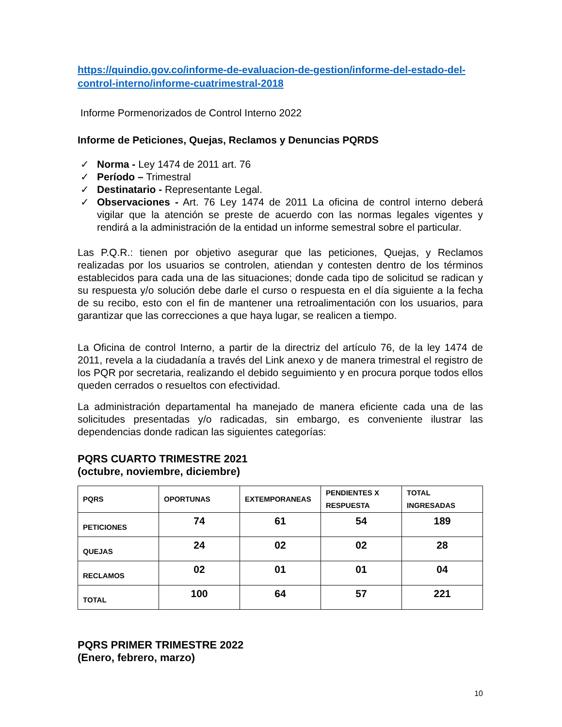https://quindio.gov.co/informe-de-evaluacion-de-gestion/informe-del-estado-del-control-interno/informe-cuatrimestral-2018
Informe Pormenorizados de Control Interno 2022
Informe de Peticiones, Quejas, Reclamos y Denuncias PQRDS
✓ Norma - Ley 1474 de 2011 art. 76
✓ Período – Trimestral
✓ Destinatario - Representante Legal.
✓ Observaciones - Art. 76 Ley 1474 de 2011 La oficina de control interno deberá vigilar que la atención se preste de acuerdo con las normas legales vigentes y rendirá a la administración de la entidad un informe semestral sobre el particular.
Las P.Q.R.: tienen por objetivo asegurar que las peticiones, Quejas, y Reclamos realizadas por los usuarios se controlen, atiendan y contesten dentro de los términos establecidos para cada una de las situaciones; donde cada tipo de solicitud se radican y su respuesta y/o solución debe darle el curso o respuesta en el día siguiente a la fecha de su recibo, esto con el fin de mantener una retroalimentación con los usuarios, para garantizar que las correcciones a que haya lugar, se realicen a tiempo.
La Oficina de control Interno, a partir de la directriz del artículo 76, de la ley 1474 de 2011, revela a la ciudadanía a través del Link anexo y de manera trimestral el registro de los PQR por secretaria, realizando el debido seguimiento y en procura porque todos ellos queden cerrados o resueltos con efectividad.
La administración departamental ha manejado de manera eficiente cada una de las solicitudes presentadas y/o radicadas, sin embargo, es conveniente ilustrar las dependencias donde radican las siguientes categorías:
PQRS CUARTO TRIMESTRE 2021
(octubre, noviembre, diciembre)
| PQRS | OPORTUNAS | EXTEMPORANEAS | PENDIENTES X RESPUESTA | TOTAL INGRESADAS |
| --- | --- | --- | --- | --- |
| PETICIONES | 74 | 61 | 54 | 189 |
| QUEJAS | 24 | 02 | 02 | 28 |
| RECLAMOS | 02 | 01 | 01 | 04 |
| TOTAL | 100 | 64 | 57 | 221 |
PQRS PRIMER TRIMESTRE 2022
(Enero, febrero, marzo)
10